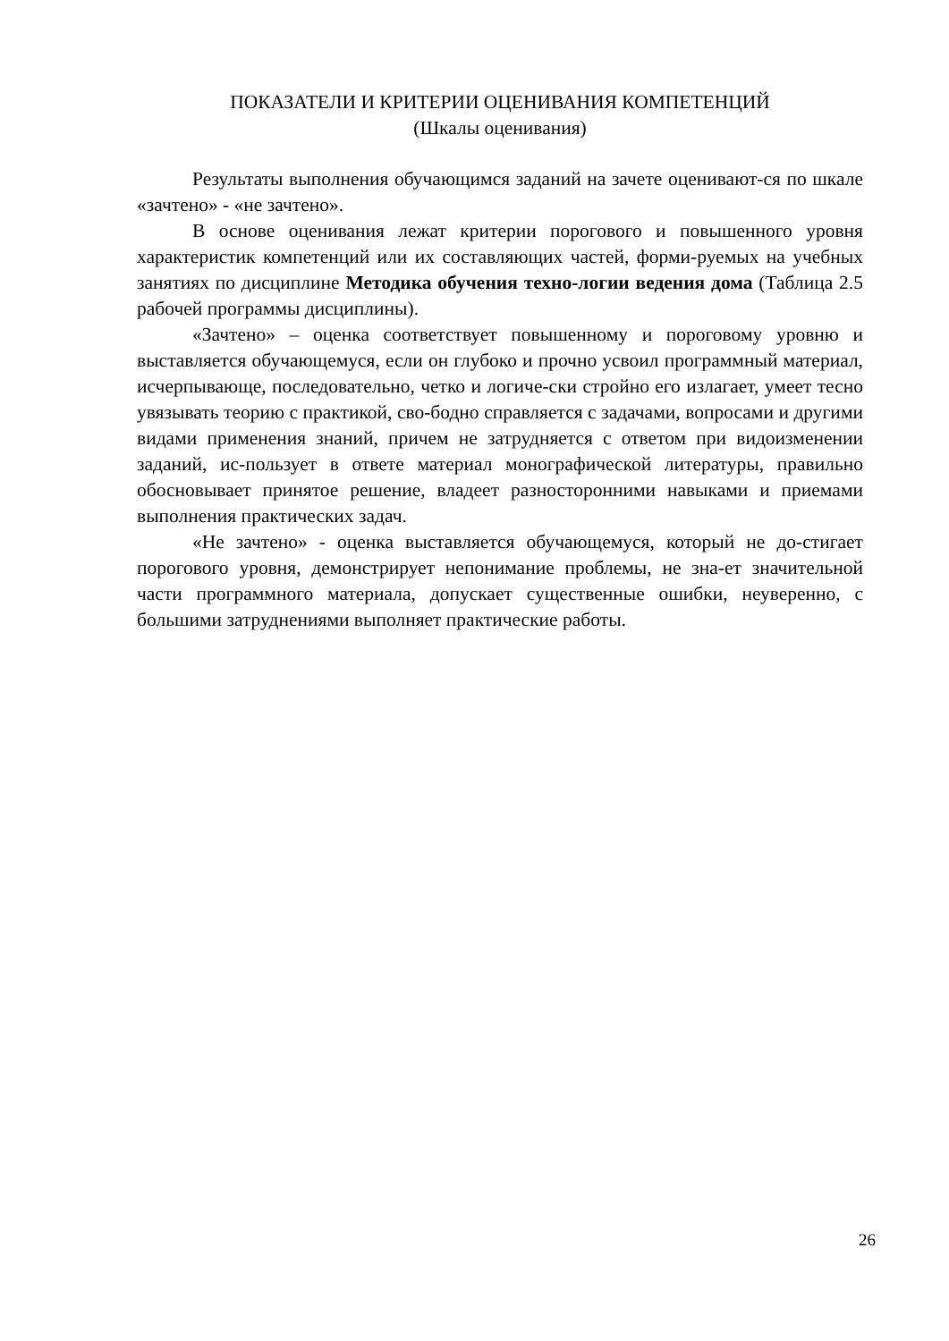ПОКАЗАТЕЛИ И КРИТЕРИИ ОЦЕНИВАНИЯ КОМПЕТЕНЦИЙ
(Шкалы оценивания)
Результаты выполнения обучающимся заданий на зачете оценивают-ся по шкале «зачтено» - «не зачтено».
В основе оценивания лежат критерии порогового и повышенного уровня характеристик компетенций или их составляющих частей, форми-руемых на учебных занятиях по дисциплине Методика обучения техно-логии ведения дома (Таблица 2.5 рабочей программы дисциплины).
«Зачтено» – оценка соответствует повышенному и пороговому уровню и выставляется обучающемуся, если он глубоко и прочно усвоил программный материал, исчерпывающе, последовательно, четко и логиче-ски стройно его излагает, умеет тесно увязывать теорию с практикой, сво-бодно справляется с задачами, вопросами и другими видами применения знаний, причем не затрудняется с ответом при видоизменении заданий, ис-пользует в ответе материал монографической литературы, правильно обосновывает принятое решение, владеет разносторонними навыками и приемами выполнения практических задач.
«Не зачтено» - оценка выставляется обучающемуся, который не до-стигает порогового уровня, демонстрирует непонимание проблемы, не зна-ет значительной части программного материала, допускает существенные ошибки, неуверенно, с большими затруднениями выполняет практические работы.
26